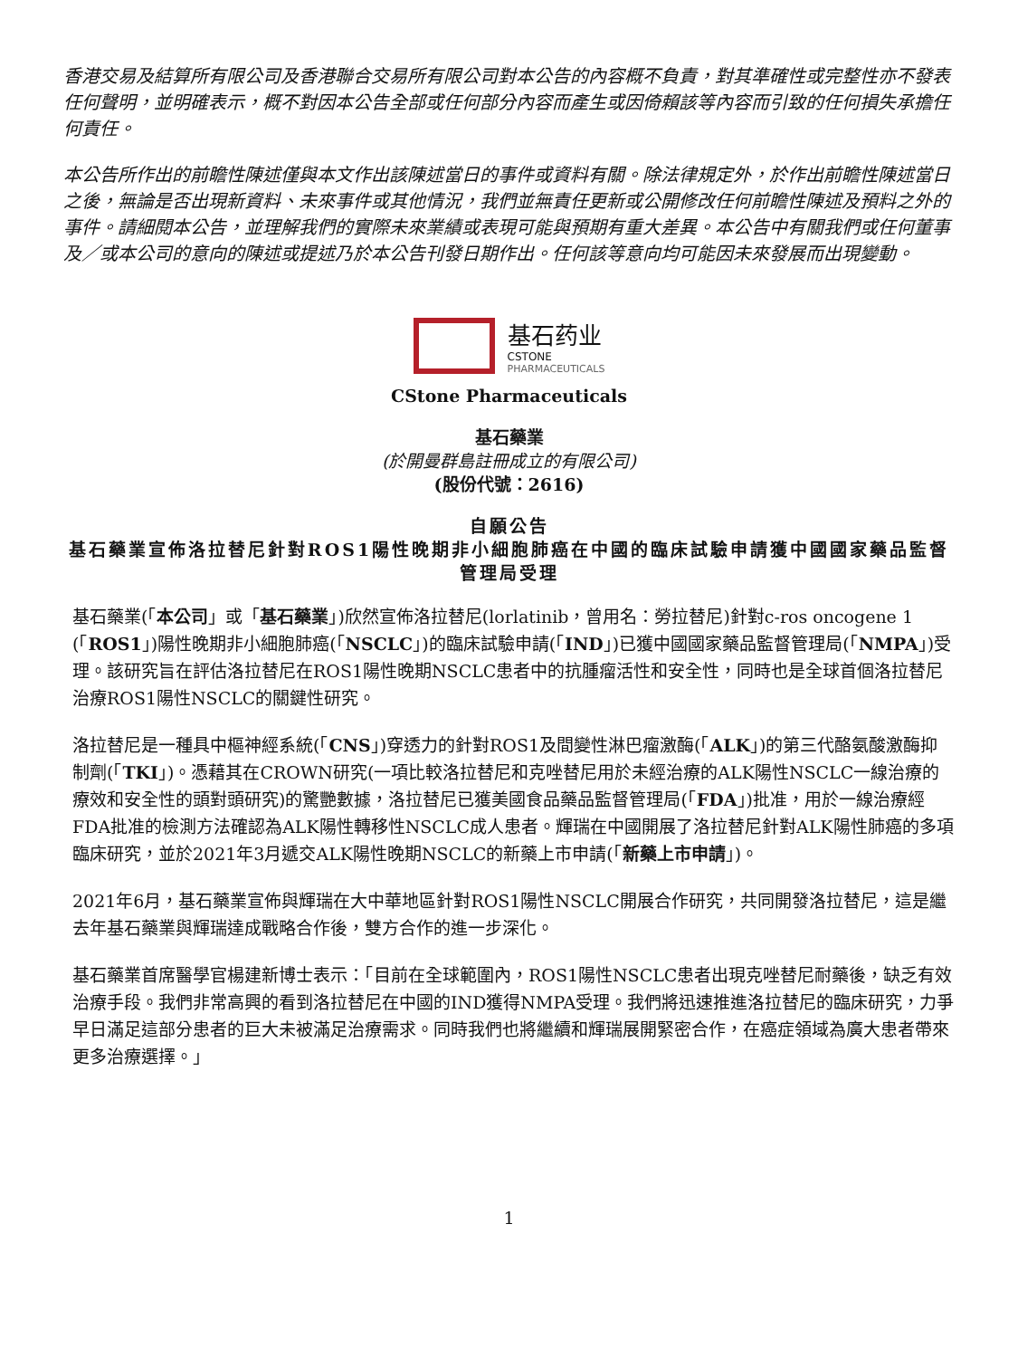香港交易及結算所有限公司及香港聯合交易所有限公司對本公告的內容概不負責，對其準確性或完整性亦不發表任何聲明，並明確表示，概不對因本公告全部或任何部分內容而產生或因倚賴該等內容而引致的任何損失承擔任何責任。
本公告所作出的前瞻性陳述僅與本文作出該陳述當日的事件或資料有關。除法律規定外，於作出前瞻性陳述當日之後，無論是否出現新資料、未來事件或其他情況，我們並無責任更新或公開修改任何前瞻性陳述及預料之外的事件。請細閱本公告，並理解我們的實際未來業績或表現可能與預期有重大差異。本公告中有關我們或任何董事及／或本公司的意向的陳述或提述乃於本公告刊發日期作出。任何該等意向均可能因未來發展而出現變動。
基石药业
CSTONE
PHARMACEUTICALS
CStone Pharmaceuticals
基石藥業
(於開曼群島註冊成立的有限公司)
(股份代號：2616)
自願公告
基石藥業宣佈洛拉替尼針對ROS1陽性晚期非小細胞肺癌在中國的臨床試驗申請獲中國國家藥品監督管理局受理
基石藥業(「本公司」或「基石藥業」)欣然宣佈洛拉替尼(lorlatinib，曾用名：勞拉替尼)針對c-ros oncogene 1 (「ROS1」)陽性晚期非小細胞肺癌(「NSCLC」)的臨床試驗申請(「IND」)已獲中國國家藥品監督管理局(「NMPA」)受理。該研究旨在評估洛拉替尼在ROS1陽性晚期NSCLC患者中的抗腫瘤活性和安全性，同時也是全球首個洛拉替尼治療ROS1陽性NSCLC的關鍵性研究。
洛拉替尼是一種具中樞神經系統(「CNS」)穿透力的針對ROS1及間變性淋巴瘤激酶(「ALK」)的第三代酪氨酸激酶抑制劑(「TKI」)。憑藉其在CROWN研究(一項比較洛拉替尼和克唑替尼用於未經治療的ALK陽性NSCLC一線治療的療效和安全性的頭對頭研究)的驚艷數據，洛拉替尼已獲美國食品藥品監督管理局(「FDA」)批准，用於一線治療經FDA批准的檢測方法確認為ALK陽性轉移性NSCLC成人患者。輝瑞在中國開展了洛拉替尼針對ALK陽性肺癌的多項臨床研究，並於2021年3月遞交ALK陽性晚期NSCLC的新藥上市申請(「新藥上市申請」)。
2021年6月，基石藥業宣佈與輝瑞在大中華地區針對ROS1陽性NSCLC開展合作研究，共同開發洛拉替尼，這是繼去年基石藥業與輝瑞達成戰略合作後，雙方合作的進一步深化。
基石藥業首席醫學官楊建新博士表示：「目前在全球範圍內，ROS1陽性NSCLC患者出現克唑替尼耐藥後，缺乏有效治療手段。我們非常高興的看到洛拉替尼在中國的IND獲得NMPA受理。我們將迅速推進洛拉替尼的臨床研究，力爭早日滿足這部分患者的巨大未被滿足治療需求。同時我們也將繼續和輝瑞展開緊密合作，在癌症領域為廣大患者帶來更多治療選擇。」
1